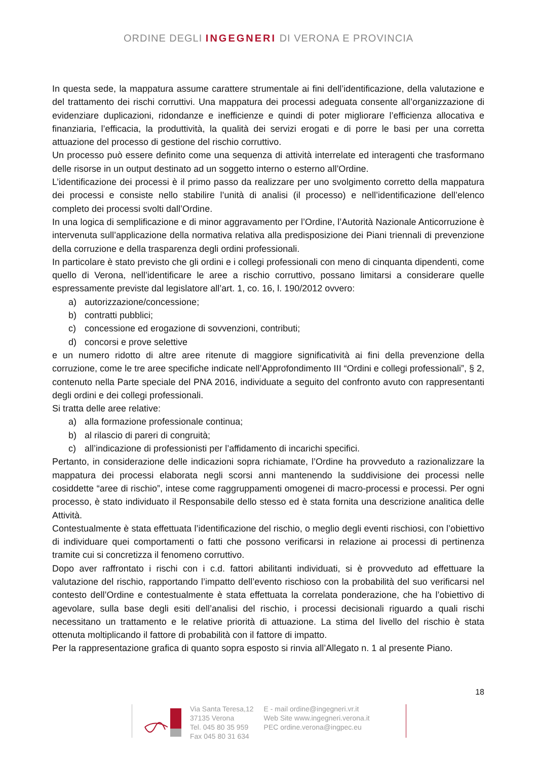ORDINE DEGLI INGEGNERI DI VERONA E PROVINCIA
In questa sede, la mappatura assume carattere strumentale ai fini dell’identificazione, della valutazione e del trattamento dei rischi corruttivi. Una mappatura dei processi adeguata consente all’organizzazione di evidenziare duplicazioni, ridondanze e inefficienze e quindi di poter migliorare l’efficienza allocativa e finanziaria, l’efficacia, la produttività, la qualità dei servizi erogati e di porre le basi per una corretta attuazione del processo di gestione del rischio corruttivo.
Un processo può essere definito come una sequenza di attività interrelate ed interagenti che trasformano delle risorse in un output destinato ad un soggetto interno o esterno all’Ordine.
L’identificazione dei processi è il primo passo da realizzare per uno svolgimento corretto della mappatura dei processi e consiste nello stabilire l’unità di analisi (il processo) e nell’identificazione dell’elenco completo dei processi svolti dall’Ordine.
In una logica di semplificazione e di minor aggravamento per l’Ordine, l’Autorità Nazionale Anticorruzione è intervenuta sull’applicazione della normativa relativa alla predisposizione dei Piani triennali di prevenzione della corruzione e della trasparenza degli ordini professionali.
In particolare è stato previsto che gli ordini e i collegi professionali con meno di cinquanta dipendenti, come quello di Verona, nell’identificare le aree a rischio corruttivo, possano limitarsi a considerare quelle espressamente previste dal legislatore all’art. 1, co. 16, l. 190/2012 ovvero:
a) autorizzazione/concessione;
b) contratti pubblici;
c) concessione ed erogazione di sovvenzioni, contributi;
d) concorsi e prove selettive
e un numero ridotto di altre aree ritenute di maggiore significatività ai fini della prevenzione della corruzione, come le tre aree specifiche indicate nell’Approfondimento III “Ordini e collegi professionali”, § 2, contenuto nella Parte speciale del PNA 2016, individuate a seguito del confronto avuto con rappresentanti degli ordini e dei collegi professionali.
Si tratta delle aree relative:
a) alla formazione professionale continua;
b) al rilascio di pareri di congruità;
c) all’indicazione di professionisti per l’affidamento di incarichi specifici.
Pertanto, in considerazione delle indicazioni sopra richiamate, l’Ordine ha provveduto a razionalizzare la mappatura dei processi elaborata negli scorsi anni mantenendo la suddivisione dei processi nelle cosiddette “aree di rischio”, intese come raggruppamenti omogenei di macro-processi e processi. Per ogni processo, è stato individuato il Responsabile dello stesso ed è stata fornita una descrizione analitica delle Attività.
Contestualmente è stata effettuata l’identificazione del rischio, o meglio degli eventi rischiosi, con l’obiettivo di individuare quei comportamenti o fatti che possono verificarsi in relazione ai processi di pertinenza tramite cui si concretizza il fenomeno corruttivo.
Dopo aver raffrontato i rischi con i c.d. fattori abilitanti individuati, si è provveduto ad effettuare la valutazione del rischio, rapportando l’impatto dell’evento rischioso con la probabilità del suo verificarsi nel contesto dell’Ordine e contestualmente è stata effettuata la correlata ponderazione, che ha l’obiettivo di agevolare, sulla base degli esiti dell’analisi del rischio, i processi decisionali riguardo a quali rischi necessitano un trattamento e le relative priorità di attuazione. La stima del livello del rischio è stata ottenuta moltiplicando il fattore di probabilità con il fattore di impatto.
Per la rappresentazione grafica di quanto sopra esposto si rinvia all’Allegato n. 1 al presente Piano.
18
Via Santa Teresa,12
37135 Verona
Tel. 045 80 35 959
Fax 045 80 31 634
E - mail ordine@ingegneri.vr.it
Web Site www.ingegneri.verona.it
PEC ordine.verona@ingpec.eu